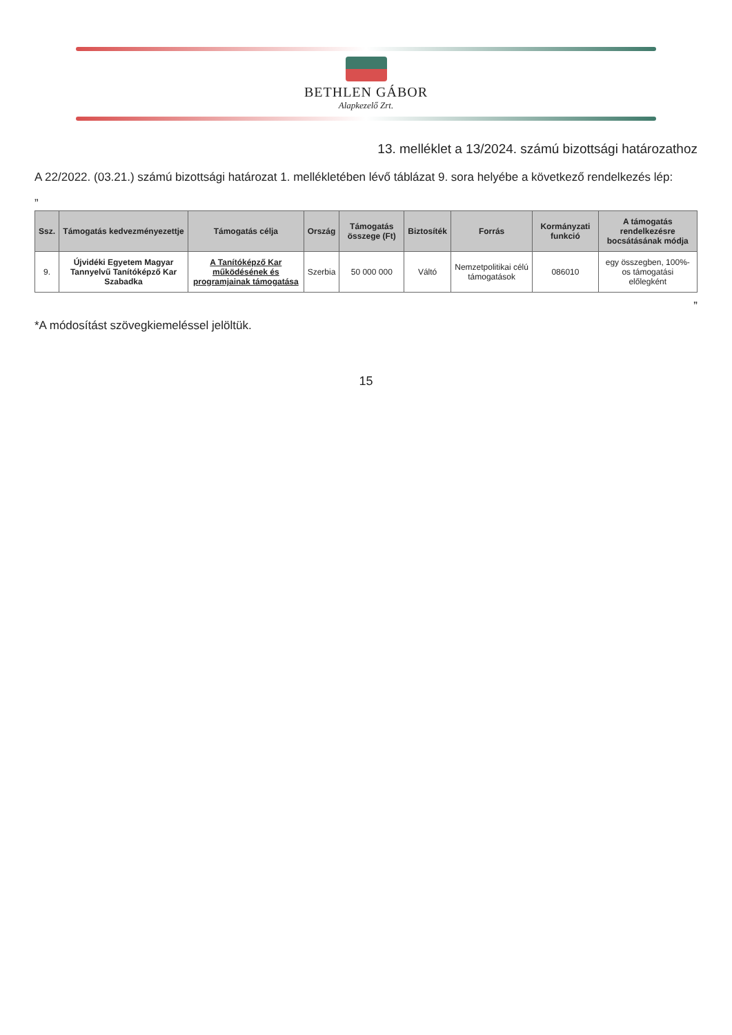BETHLEN GÁBOR
Alapkezelő Zrt.
13. melléklet a 13/2024. számú bizottsági határozathoz
A 22/2022. (03.21.) számú bizottsági határozat 1. mellékletében lévő táblázat 9. sora helyébe a következő rendelkezés lép:
„
| Ssz. | Támogatás kedvezményezettje | Támogatás célja | Ország | Támogatás összege (Ft) | Biztosíték | Forrás | Kormányzati funkció | A támogatás rendelkezésre bocsátásának módja |
| --- | --- | --- | --- | --- | --- | --- | --- | --- |
| 9. | Újvidéki Egyetem Magyar Tannyelvű Tanítóképző Kar Szabadka | A Tanítóképző Kar működésének és programjainak támogatása | Szerbia | 50 000 000 | Váltó | Nemzetpolitikai célú támogatások | 086010 | egy összegben, 100%-os támogatási előlegként |
”
*A módosítást szövegkiemeléssel jelöltük.
15